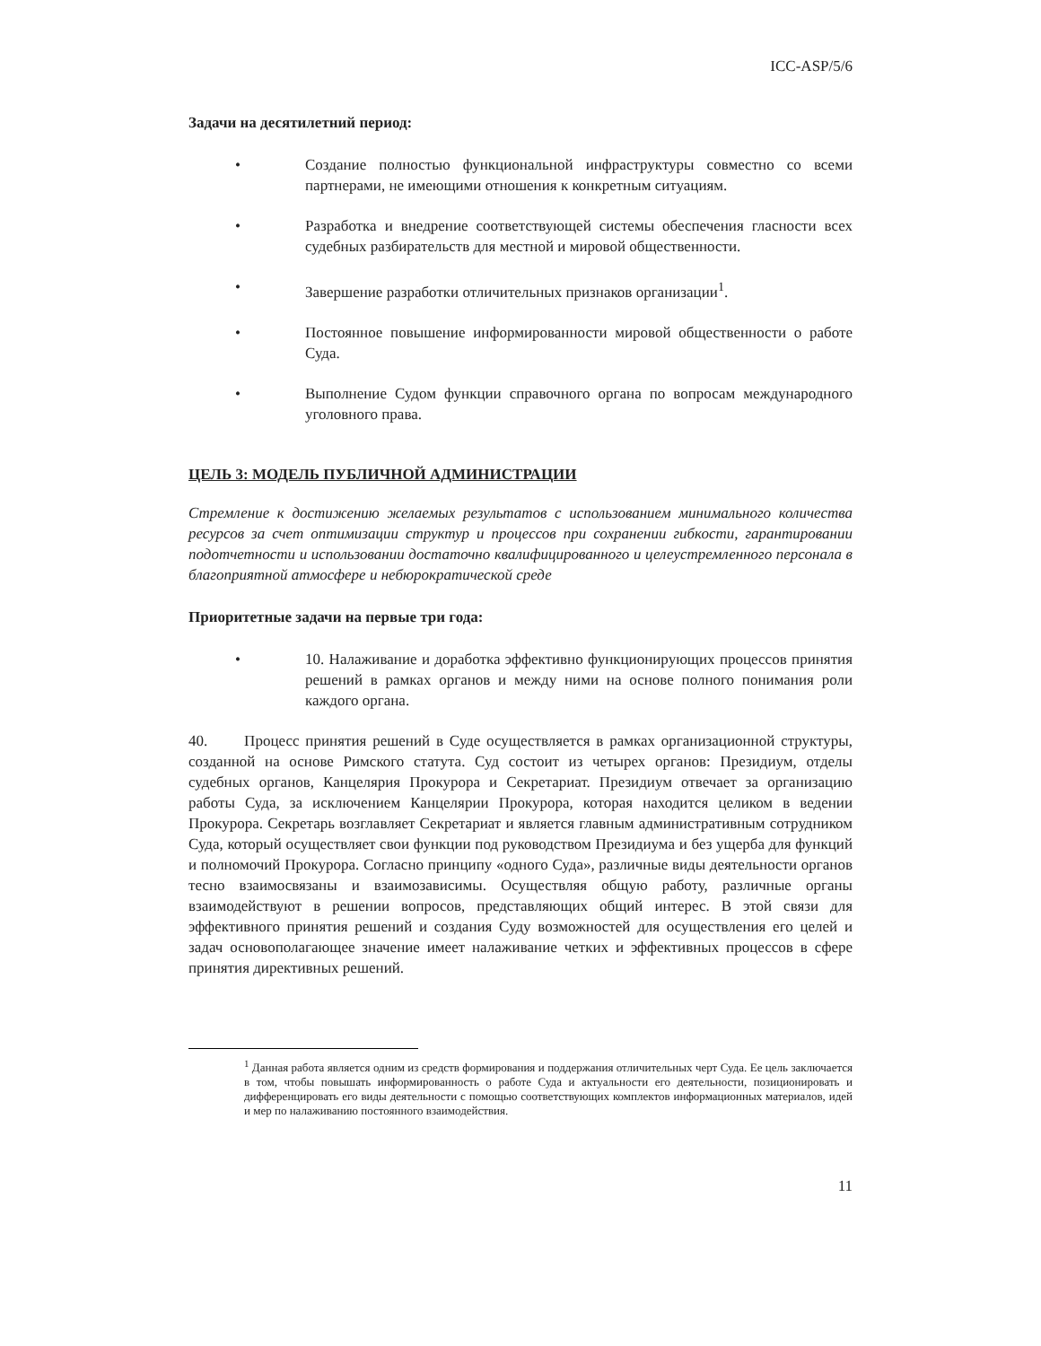ICC-ASP/5/6
Задачи на десятилетний период:
• Создание полностью функциональной инфраструктуры совместно со всеми партнерами, не имеющими отношения к конкретным ситуациям.
• Разработка и внедрение соответствующей системы обеспечения гласности всех судебных разбирательств для местной и мировой общественности.
• Завершение разработки отличительных признаков организации<sup>1</sup>.
• Постоянное повышение информированности мировой общественности о работе Суда.
• Выполнение Судом функции справочного органа по вопросам международного уголовного права.
ЦЕЛЬ 3: МОДЕЛЬ ПУБЛИЧНОЙ АДМИНИСТРАЦИИ
Стремление к достижению желаемых результатов с использованием минимального количества ресурсов за счет оптимизации структур и процессов при сохранении гибкости, гарантировании подотчетности и использовании достаточно квалифицированного и целеустремленного персонала в благоприятной атмосфере и небюрократической среде
Приоритетные задачи на первые три года:
• 10. Налаживание и доработка эффективно функционирующих процессов принятия решений в рамках органов и между ними на основе полного понимания роли каждого органа.
40. Процесс принятия решений в Суде осуществляется в рамках организационной структуры, созданной на основе Римского статута. Суд состоит из четырех органов: Президиум, отделы судебных органов, Канцелярия Прокурора и Секретариат. Президиум отвечает за организацию работы Суда, за исключением Канцелярии Прокурора, которая находится целиком в ведении Прокурора. Секретарь возглавляет Секретариат и является главным административным сотрудником Суда, который осуществляет свои функции под руководством Президиума и без ущерба для функций и полномочий Прокурора. Согласно принципу «одного Суда», различные виды деятельности органов тесно взаимосвязаны и взаимозависимы. Осуществляя общую работу, различные органы взаимодействуют в решении вопросов, представляющих общий интерес. В этой связи для эффективного принятия решений и создания Суду возможностей для осуществления его целей и задач основополагающее значение имеет налаживание четких и эффективных процессов в сфере принятия директивных решений.
<sup>1</sup> Данная работа является одним из средств формирования и поддержания отличительных черт Суда. Ее цель заключается в том, чтобы повышать информированность о работе Суда и актуальности его деятельности, позиционировать и дифференцировать его виды деятельности с помощью соответствующих комплектов информационных материалов, идей и мер по налаживанию постоянного взаимодействия.
11